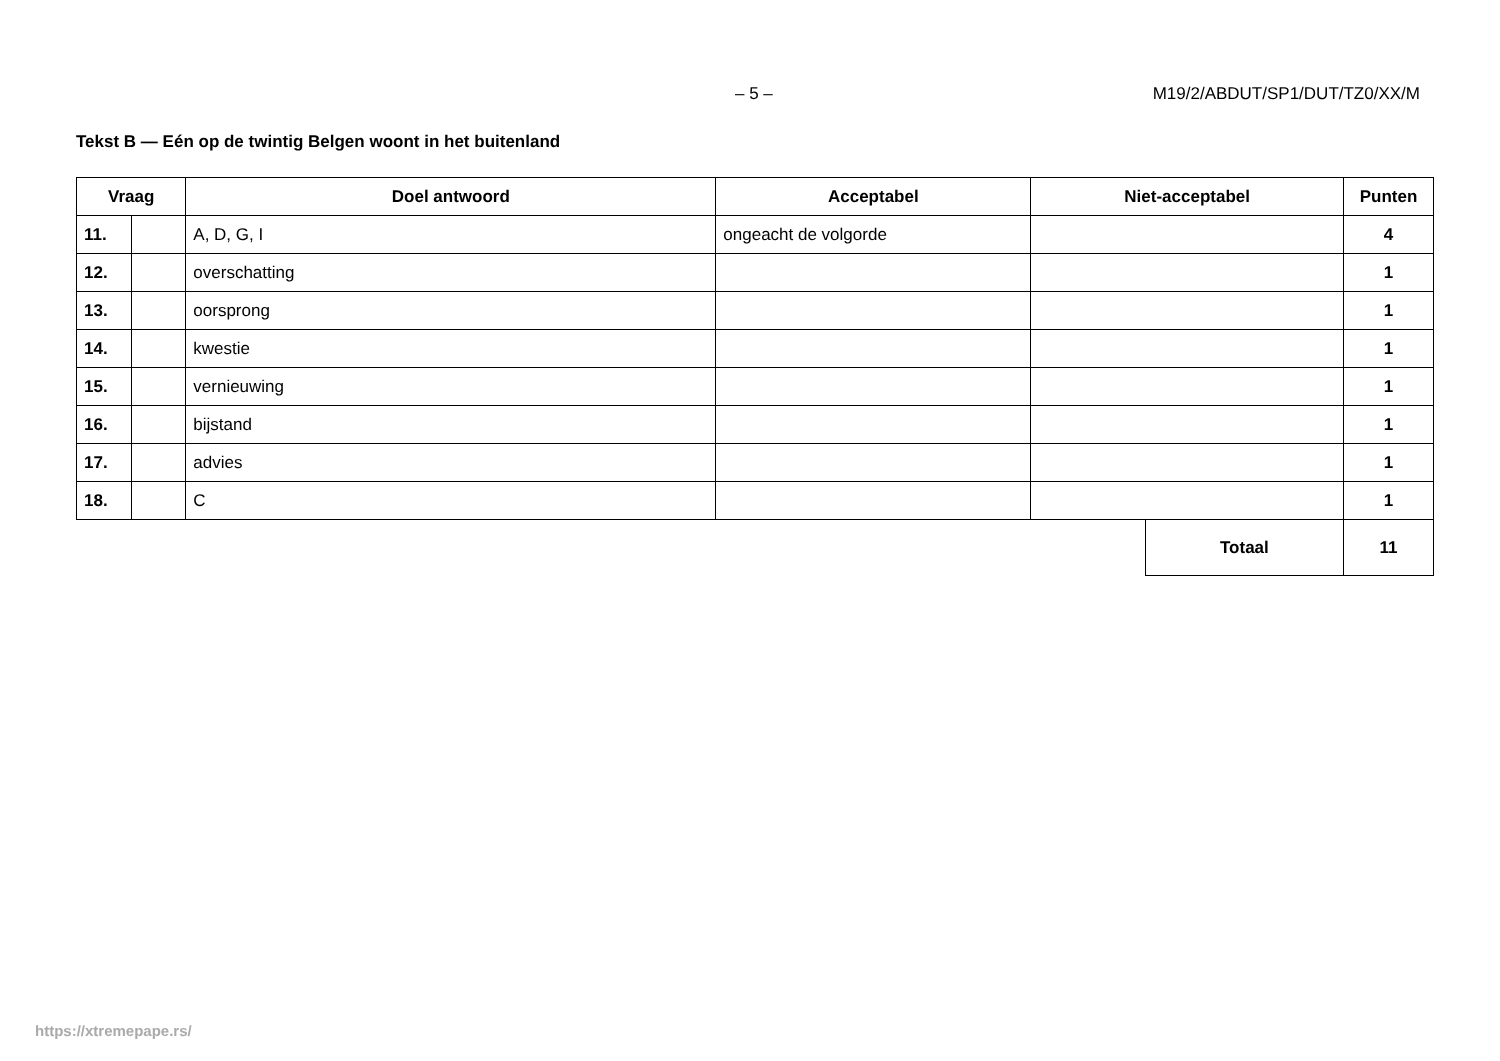– 5 – M19/2/ABDUT/SP1/DUT/TZ0/XX/M
Tekst B — Eén op de twintig Belgen woont in het buitenland
| Vraag | | Doel antwoord | Acceptabel | Niet-acceptabel | | Punten |
| --- | --- | --- | --- | --- | --- | --- |
| 11. | | A, D, G, I | ongeacht de volgorde | | | 4 |
| 12. | | overschatting | | | | 1 |
| 13. | | oorsprong | | | | 1 |
| 14. | | kwestie | | | | 1 |
| 15. | | vernieuwing | | | | 1 |
| 16. | | bijstand | | | | 1 |
| 17. | | advies | | | | 1 |
| 18. | | C | | | | 1 |
| | | | | | Totaal | 11 |
https://xtremepape.rs/